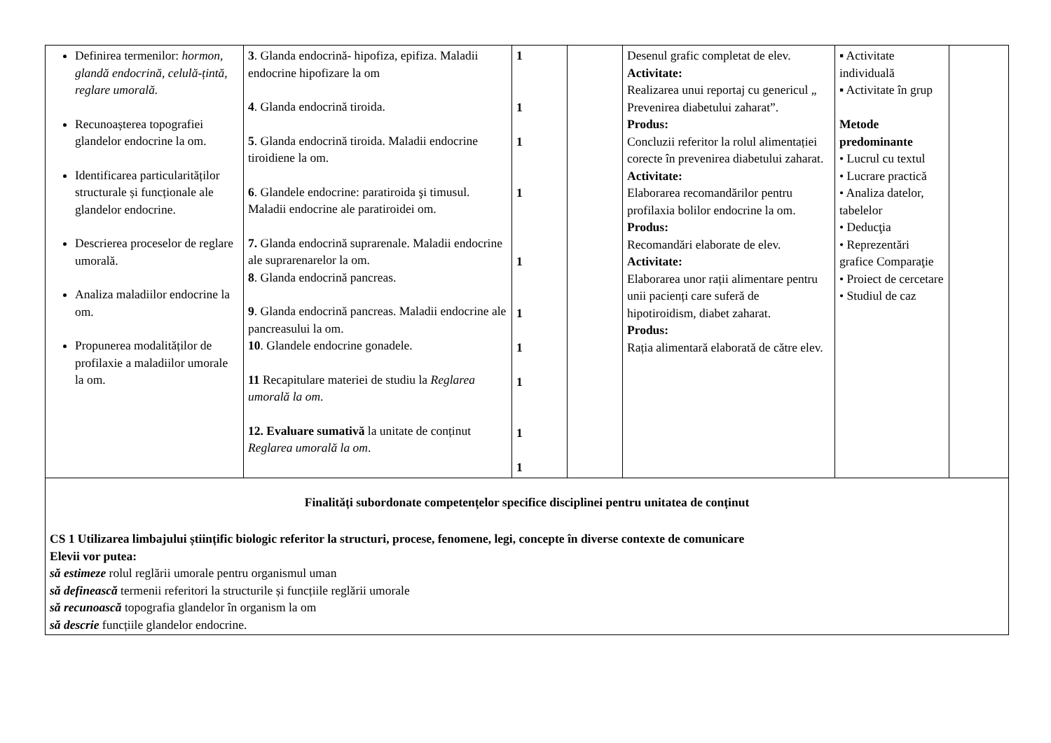| Definirea termenilor: hormon, glandă endocrină, celulă-țintă, reglare umorală. Recunoașterea topografiei glandelor endocrine la om. Identificarea particularităților structurale și funcționale ale glandelor endocrine. Descrierea proceselor de reglare umorală. Analiza maladiilor endocrine la om. Propunerea modalităților de profilaxie a maladiilor umorale la om. | 3 . Glanda endocrină- hipofiza, epifiza. Maladii endocrine hipofizare la om 4 . Glanda endocrină tiroida. 5 . Glanda endocrină tiroida. Maladii endocrine tiroidiene la om. 6 . Glandele endocrine: paratiroida şi timusul. Maladii endocrine ale paratiroidei om. 7. Glanda endocrină suprarenale. Maladii endocrine ale suprarenarelor la om. 8 . Glanda endocrină pancreas. 9 . Glanda endocrină pancreas. Maladii endocrine ale pancreasului la om. 10 . Glandele endocrine gonadele. 11 Recapitulare materiei de studiu la Reglarea umorală la om . 12. Evaluare sumativă la unitate de conținut Reglarea umorală la om . | 1 1 1 1 1 1 1 1 1 1 | | Desenul grafic completat de elev. Activitate: Realizarea unui reportaj cu genericul „ Prevenirea diabetului zaharat”. Produs: Concluzii referitor la rolul alimentației corecte în prevenirea diabetului zaharat. Activitate: Elaborarea recomandărilor pentru profilaxia bolilor endocrine la om. Produs: Recomandări elaborate de elev. Activitate: Elaborarea unor rații alimentare pentru unii pacienți care suferă de hipotiroidism, diabet zaharat. Produs: Rația alimentară elaborată de către elev. | ▪ Activitate individuală ▪ Activitate în grup Metode predominante • Lucrul cu textul • Lucrare practică • Analiza datelor, tabelelor • Deducţia • Reprezentări grafice Comparaţie • Proiect de cercetare • Studiul de caz | |
| Finalități subordonate competențelor specifice disciplinei pentru unitatea de conținut CS 1 Utilizarea limbajului științific biologic referitor la structuri, procese, fenomene, legi, concepte în diverse contexte de comunicare Elevii vor putea: să estimeze rolul reglării umorale pentru organismul uman să definească termenii referitori la structurile și funcțiile reglării umorale să recunoască topografia glandelor în organism la om să descrie funcțiile glandelor endocrine. | | | | | | |